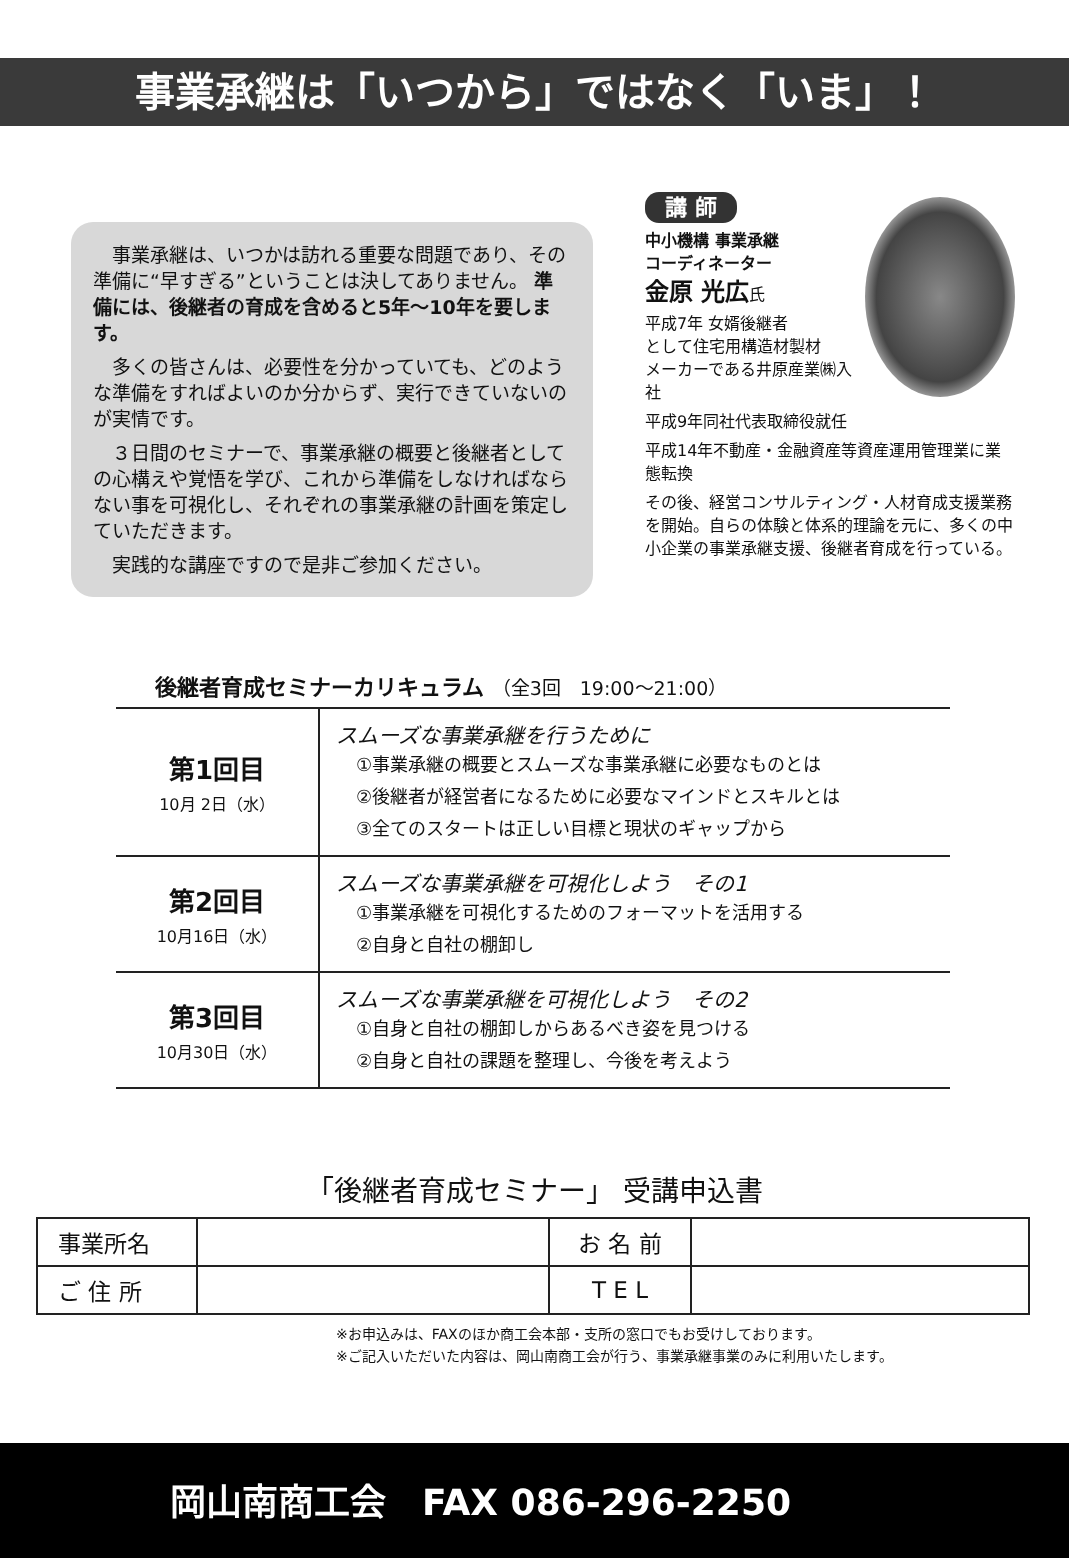事業承継は「いつから」ではなく「いま」！
事業承継は、いつかは訪れる重要な問題であり、その準備に“早すぎる”ということは決してありません。 準備には、後継者の育成を含めると5年～10年を要します。
多くの皆さんは、必要性を分かっていても、どのような準備をすればよいのか分からず、実行できていないのが実情です。
３日間のセミナーで、事業承継の概要と後継者としての心構えや覚悟を学び、これから準備をしなければならない事を可視化し、それぞれの事業承継の計画を策定していただきます。
実践的な講座ですので是非ご参加ください。
講 師
中小機構 事業承継
コーディネーター
金原 光広氏
平成7年 女婿後継者
として住宅用構造材製材
メーカーである井原産業㈱入社
平成9年同社代表取締役就任
平成14年不動産・金融資産等資産運用管理業に業態転換
その後、経営コンサルティング・人材育成支援業務を開始。自らの体験と体系的理論を元に、多くの中小企業の事業承継支援、後継者育成を行っている。
後継者育成セミナーカリキュラム （全3回　19:00～21:00）
| 第1回目 10月 2日（水） | スムーズな事業承継を行うために ①事業承継の概要とスムーズな事業承継に必要なものとは ②後継者が経営者になるために必要なマインドとスキルとは ③全てのスタートは正しい目標と現状のギャップから |
| 第2回目 10月16日（水） | スムーズな事業承継を可視化しよう その1 ①事業承継を可視化するためのフォーマットを活用する ②自身と自社の棚卸し |
| 第3回目 10月30日（水） | スムーズな事業承継を可視化しよう その2 ①自身と自社の棚卸しからあるべき姿を見つける ②自身と自社の課題を整理し、今後を考えよう |
「後継者育成セミナー」 受講申込書
| 事業所名 | | お 名 前 | |
| ご 住 所 | | T E L | |
※お申込みは、FAXのほか商工会本部・支所の窓口でもお受けしております。
※ご記入いただいた内容は、岡山南商工会が行う、事業承継事業のみに利用いたします。
岡山南商工会　FAX 086-296-2250